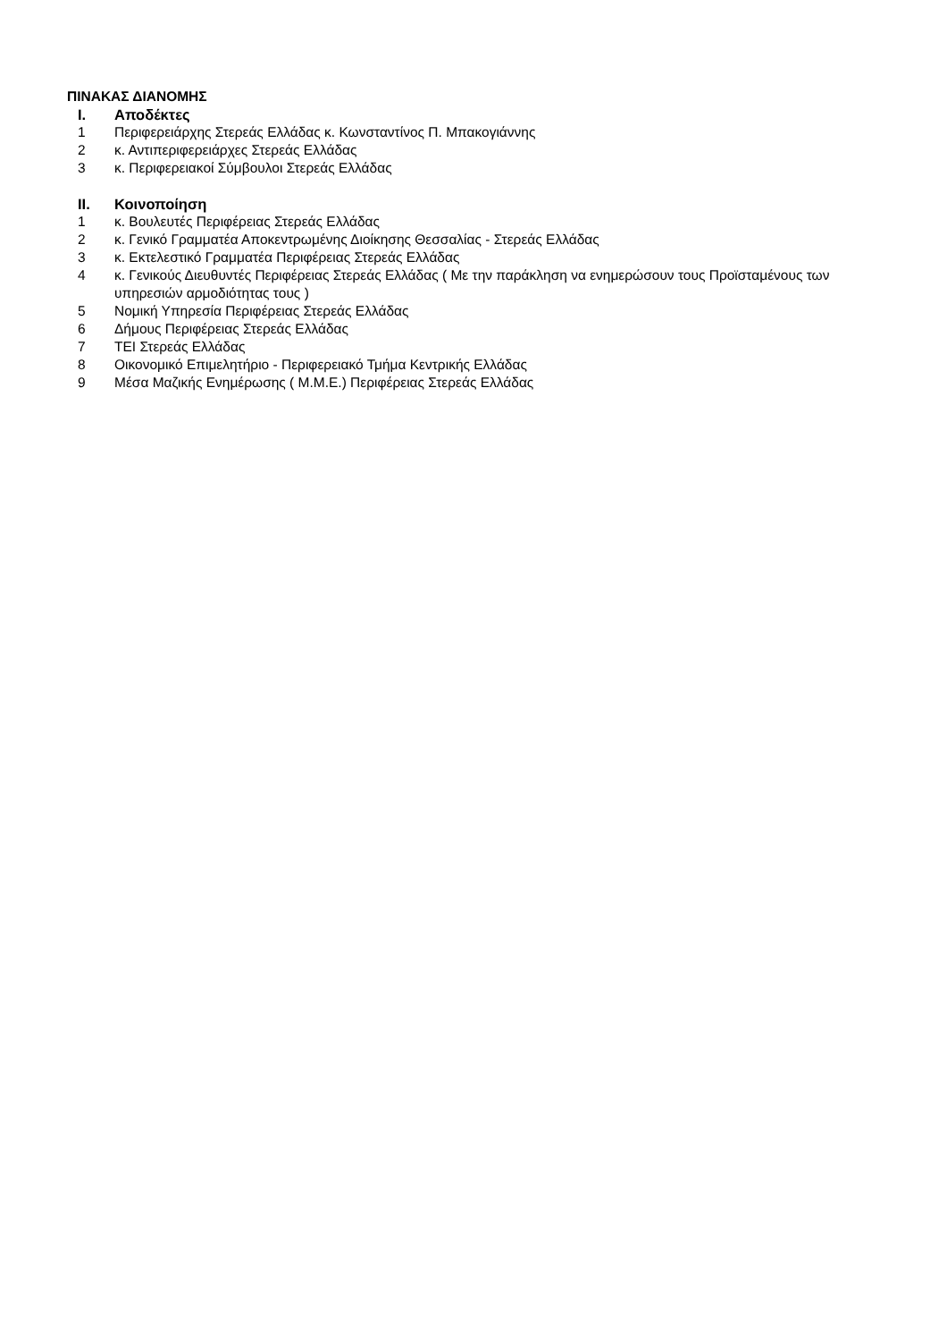ΠΙΝΑΚΑΣ ΔΙΑΝΟΜΗΣ
I. Αποδέκτες
1 Περιφερειάρχης Στερεάς Ελλάδας κ. Κωνσταντίνος Π. Μπακογιάννης
2 κ. Αντιπεριφερειάρχες Στερεάς Ελλάδας
3 κ. Περιφερειακοί Σύμβουλοι Στερεάς Ελλάδας
II. Κοινοποίηση
1 κ. Βουλευτές Περιφέρειας Στερεάς Ελλάδας
2 κ. Γενικό Γραμματέα Αποκεντρωμένης Διοίκησης Θεσσαλίας - Στερεάς Ελλάδας
3 κ. Εκτελεστικό Γραμματέα Περιφέρειας Στερεάς Ελλάδας
4 κ. Γενικούς Διευθυντές Περιφέρειας Στερεάς Ελλάδας ( Με την παράκληση να ενημερώσουν τους Προϊσταμένους των υπηρεσιών αρμοδιότητας τους )
5 Νομική Υπηρεσία Περιφέρειας Στερεάς Ελλάδας
6 Δήμους Περιφέρειας Στερεάς Ελλάδας
7 ΤΕΙ Στερεάς Ελλάδας
8 Οικονομικό Επιμελητήριο - Περιφερειακό Τμήμα Κεντρικής Ελλάδας
9 Μέσα Μαζικής Ενημέρωσης ( Μ.Μ.Ε.) Περιφέρειας Στερεάς Ελλάδας